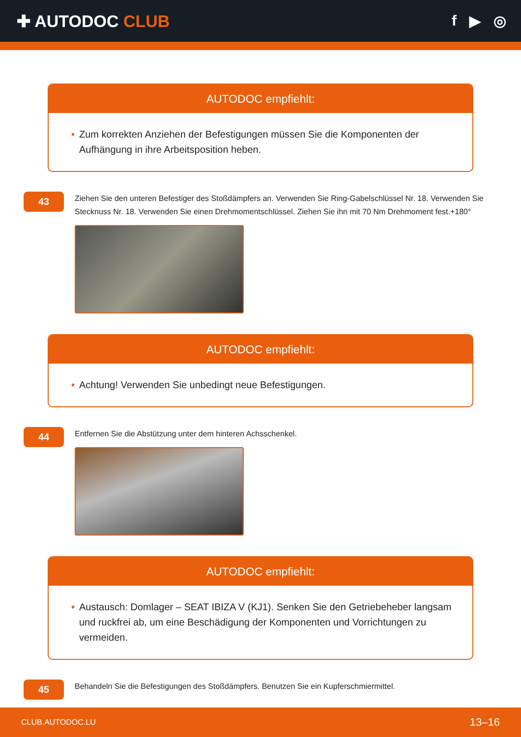✚ AUTODOC CLUB f ▶ ◎
AUTODOC empfiehlt:
• Zum korrekten Anziehen der Befestigungen müssen Sie die Komponenten der Aufhängung in ihre Arbeitsposition heben.
43
Ziehen Sie den unteren Befestiger des Stoßdämpfers an. Verwenden Sie Ring-Gabelschlüssel Nr. 18. Verwenden Sie Stecknuss Nr. 18. Verwenden Sie einen Drehmomentschlüssel. Ziehen Sie ihn mit 70 Nm Drehmoment fest.+180°
AUTODOC empfiehlt:
• Achtung! Verwenden Sie unbedingt neue Befestigungen.
44
Entfernen Sie die Abstützung unter dem hinteren Achsschenkel.
AUTODOC empfiehlt:
• Austausch: Domlager – SEAT IBIZA V (KJ1). Senken Sie den Getriebeheber langsam und ruckfrei ab, um eine Beschädigung der Komponenten und Vorrichtungen zu vermeiden.
45
Behandeln Sie die Befestigungen des Stoßdämpfers. Benutzen Sie ein Kupferschmiermittel.
CLUB.AUTODOC.LU 13–16